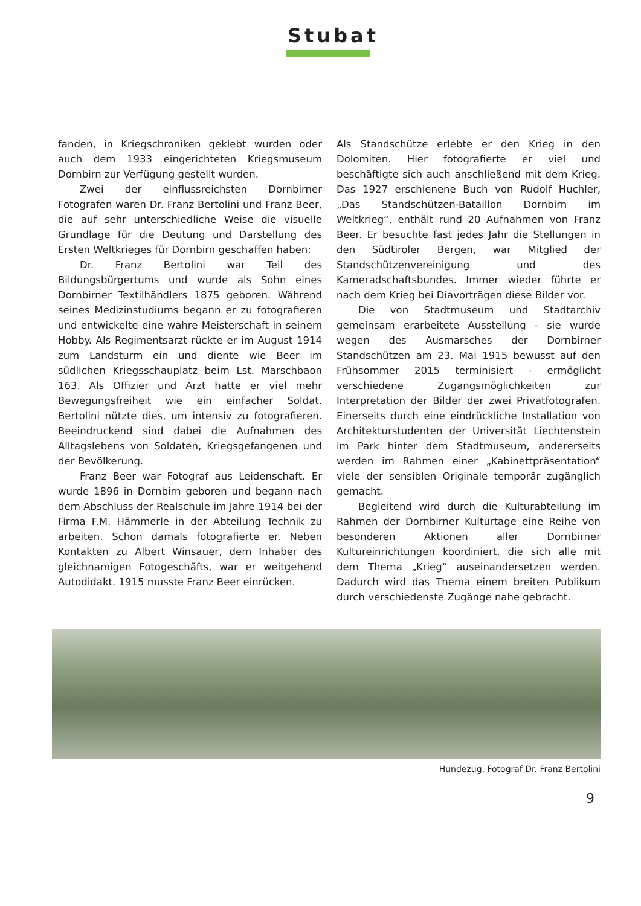Stubat
fanden, in Kriegschroniken geklebt wurden oder auch dem 1933 eingerichteten Kriegsmuseum Dornbirn zur Verfügung gestellt wurden.
Zwei der einflussreichsten Dornbirner Fotografen waren Dr. Franz Bertolini und Franz Beer, die auf sehr unterschiedliche Weise die visuelle Grundlage für die Deutung und Darstellung des Ersten Weltkrieges für Dornbirn geschaffen haben:
Dr. Franz Bertolini war Teil des Bildungsbürgertums und wurde als Sohn eines Dornbirner Textilhändlers 1875 geboren. Während seines Medizinstudiums begann er zu fotografieren und entwickelte eine wahre Meisterschaft in seinem Hobby. Als Regimentsarzt rückte er im August 1914 zum Landsturm ein und diente wie Beer im südlichen Kriegsschauplatz beim Lst. Marschbaon 163. Als Offizier und Arzt hatte er viel mehr Bewegungsfreiheit wie ein einfacher Soldat. Bertolini nützte dies, um intensiv zu fotografieren. Beeindruckend sind dabei die Aufnahmen des Alltagslebens von Soldaten, Kriegsgefangenen und der Bevölkerung.
Franz Beer war Fotograf aus Leidenschaft. Er wurde 1896 in Dornbirn geboren und begann nach dem Abschluss der Realschule im Jahre 1914 bei der Firma F.M. Hämmerle in der Abteilung Technik zu arbeiten. Schon damals fotografierte er. Neben Kontakten zu Albert Winsauer, dem Inhaber des gleichnamigen Fotogeschäfts, war er weitgehend Autodidakt. 1915 musste Franz Beer einrücken.
Als Standschütze erlebte er den Krieg in den Dolomiten. Hier fotografierte er viel und beschäftigte sich auch anschließend mit dem Krieg. Das 1927 erschienene Buch von Rudolf Huchler, „Das Standschützen-Bataillon Dornbirn im Weltkrieg“, enthält rund 20 Aufnahmen von Franz Beer. Er besuchte fast jedes Jahr die Stellungen in den Südtiroler Bergen, war Mitglied der Standschützenvereinigung und des Kameradschaftsbundes. Immer wieder führte er nach dem Krieg bei Diavorträgen diese Bilder vor.
Die von Stadtmuseum und Stadtarchiv gemeinsam erarbeitete Ausstellung - sie wurde wegen des Ausmarsches der Dornbirner Standschützen am 23. Mai 1915 bewusst auf den Frühsommer 2015 terminisiert - ermöglicht verschiedene Zugangsmöglichkeiten zur Interpretation der Bilder der zwei Privatfotografen. Einerseits durch eine eindrückliche Installation von Architekturstudenten der Universität Liechtenstein im Park hinter dem Stadtmuseum, andererseits werden im Rahmen einer „Kabinettpräsentation“ viele der sensiblen Originale temporär zugänglich gemacht.
Begleitend wird durch die Kulturabteilung im Rahmen der Dornbirner Kulturtage eine Reihe von besonderen Aktionen aller Dornbirner Kultureinrichtungen koordiniert, die sich alle mit dem Thema „Krieg“ auseinandersetzen werden. Dadurch wird das Thema einem breiten Publikum durch verschiedenste Zugänge nahe gebracht.
Hundezug, Fotograf Dr. Franz Bertolini
9